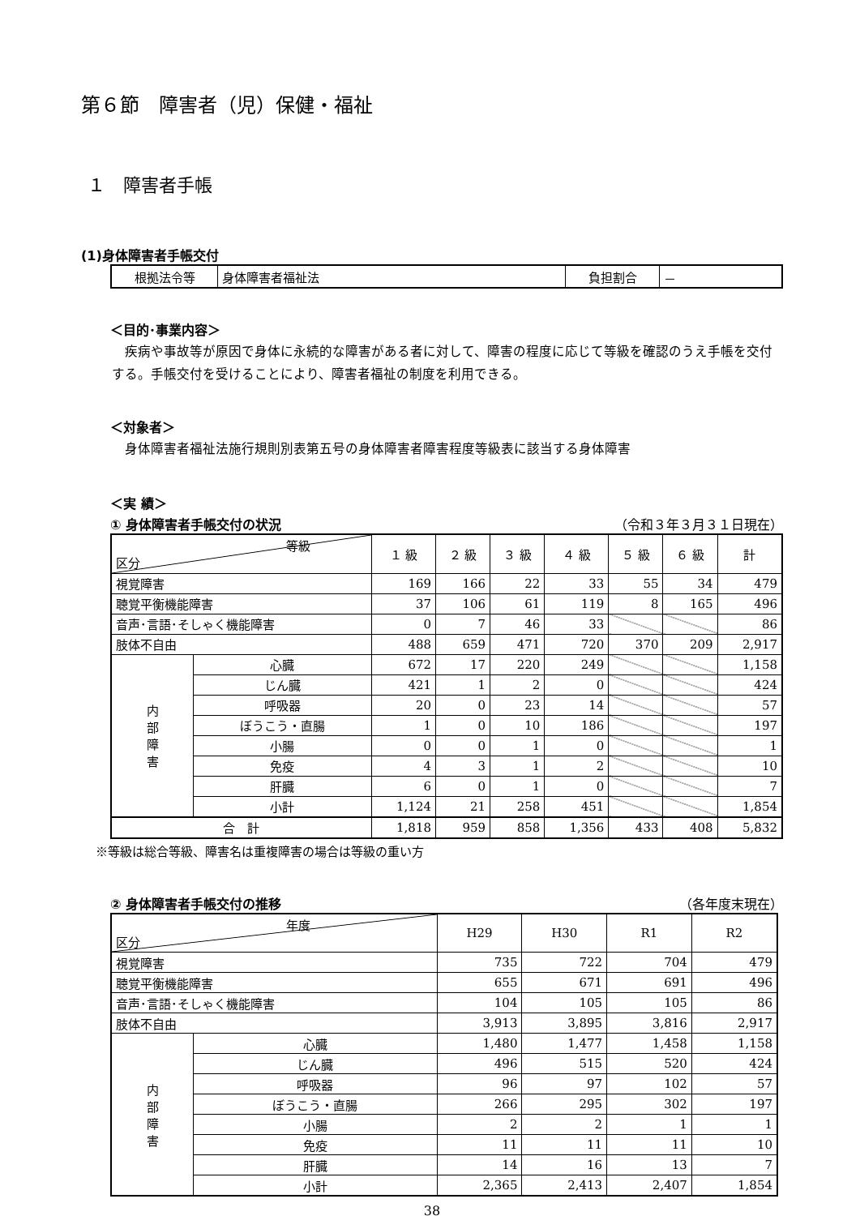第６節　障害者（児）保健・福祉
１　障害者手帳
(1)身体障害者手帳交付
| 根拠法令等 | 身体障害者福祉法 | 負担割合 | － |
＜目的･事業内容＞
　疾病や事故等が原因で身体に永続的な障害がある者に対して、障害の程度に応じて等級を確認のうえ手帳を交付する。手帳交付を受けることにより、障害者福祉の制度を利用できる。
＜対象者＞
　身体障害者福祉法施行規則別表第五号の身体障害者障害程度等級表に該当する身体障害
＜実 績＞
① 身体障害者手帳交付の状況 （令和３年３月３１日現在）
| 等級 区分 | | １ 級 | ２ 級 | ３ 級 | ４ 級 | ５ 級 | ６ 級 | 計 |
| --- | --- | --- | --- | --- | --- | --- | --- | --- |
| 視覚障害 | | 169 | 166 | 22 | 33 | 55 | 34 | 479 |
| 聴覚平衡機能障害 | | 37 | 106 | 61 | 119 | 8 | 165 | 496 |
| 音声･言語･そしゃく機能障害 | | 0 | 7 | 46 | 33 | | | 86 |
| 肢体不自由 | | 488 | 659 | 471 | 720 | 370 | 209 | 2,917 |
| 内 部 障 害 | 心臓 | 672 | 17 | 220 | 249 | | | 1,158 |
| | じん臓 | 421 | 1 | 2 | 0 | | | 424 |
| | 呼吸器 | 20 | 0 | 23 | 14 | | | 57 |
| | ぼうこう・直腸 | 1 | 0 | 10 | 186 | | | 197 |
| | 小腸 | 0 | 0 | 1 | 0 | | | 1 |
| | 免疫 | 4 | 3 | 1 | 2 | | | 10 |
| | 肝臓 | 6 | 0 | 1 | 0 | | | 7 |
| | 小計 | 1,124 | 21 | 258 | 451 | | | 1,854 |
| 合 計 | | 1,818 | 959 | 858 | 1,356 | 433 | 408 | 5,832 |
※等級は総合等級、障害名は重複障害の場合は等級の重い方
② 身体障害者手帳交付の推移 （各年度末現在）
| 年度 区分 | | H29 | H30 | R1 | R2 |
| --- | --- | --- | --- | --- | --- |
| 視覚障害 | | 735 | 722 | 704 | 479 |
| 聴覚平衡機能障害 | | 655 | 671 | 691 | 496 |
| 音声･言語･そしゃく機能障害 | | 104 | 105 | 105 | 86 |
| 肢体不自由 | | 3,913 | 3,895 | 3,816 | 2,917 |
| 内 部 障 害 | 心臓 | 1,480 | 1,477 | 1,458 | 1,158 |
| | じん臓 | 496 | 515 | 520 | 424 |
| | 呼吸器 | 96 | 97 | 102 | 57 |
| | ぼうこう・直腸 | 266 | 295 | 302 | 197 |
| | 小腸 | 2 | 2 | 1 | 1 |
| | 免疫 | 11 | 11 | 11 | 10 |
| | 肝臓 | 14 | 16 | 13 | 7 |
| | 小計 | 2,365 | 2,413 | 2,407 | 1,854 |
38